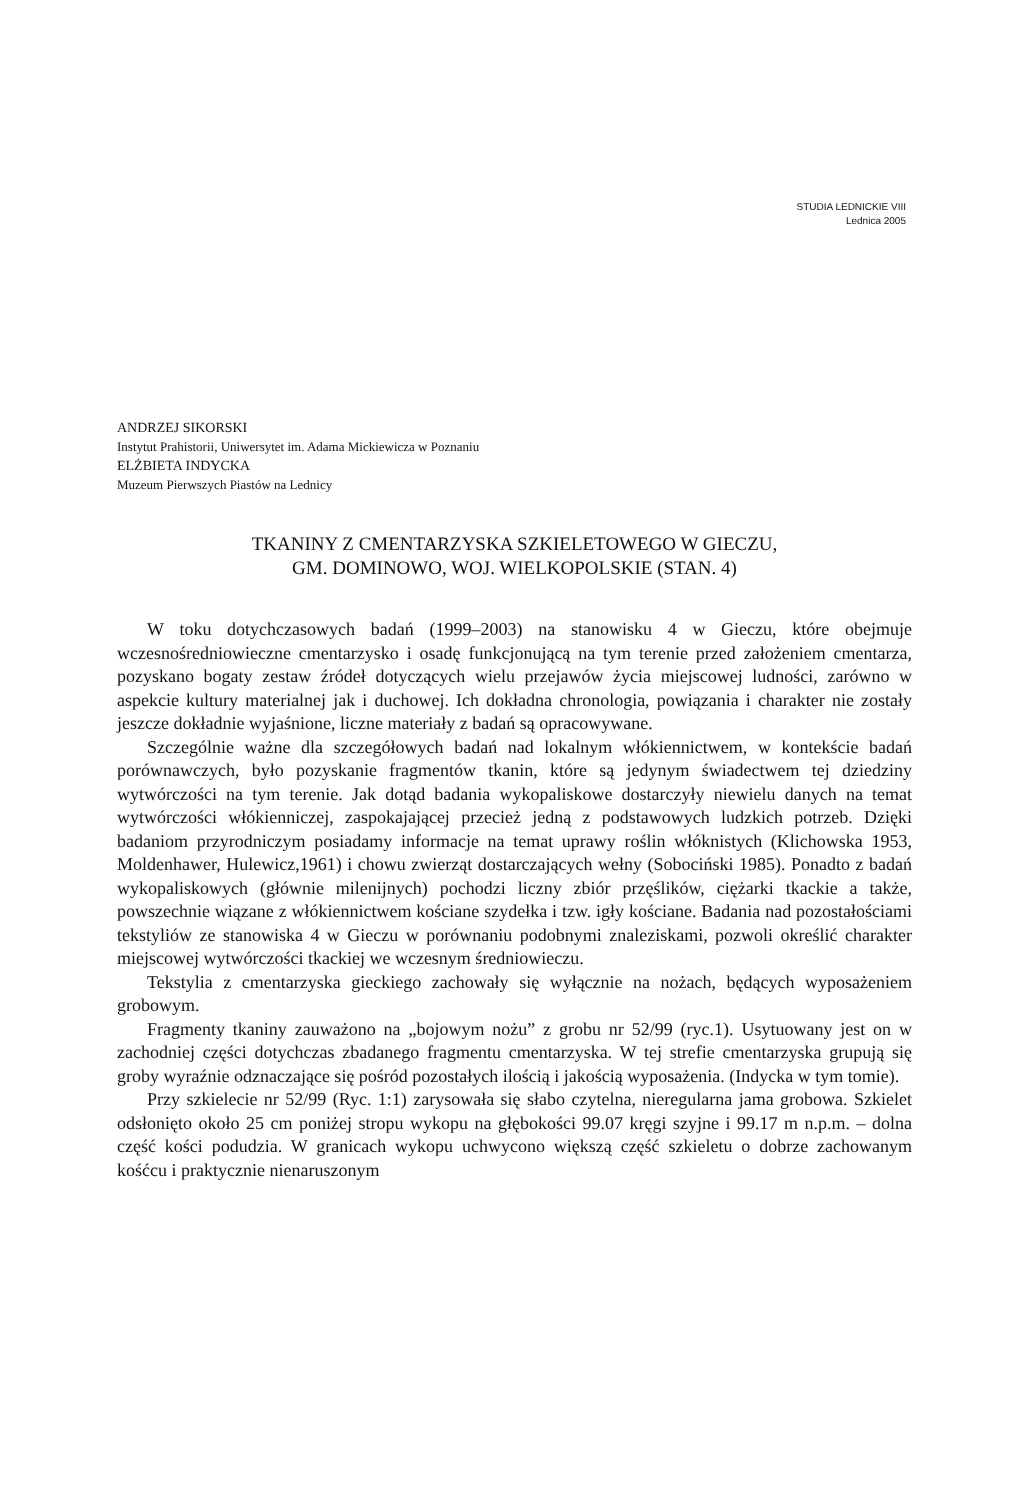STUDIA LEDNICKIE VIII
Lednica 2005
ANDRZEJ SIKORSKI
Instytut Prahistorii, Uniwersytet im. Adama Mickiewicza w Poznaniu
ELŻBIETA INDYCKA
Muzeum Pierwszych Piastów na Lednicy
TKANINY Z CMENTARZYSKA SZKIELETOWEGO W GIECZU,
GM. DOMINOWO, WOJ. WIELKOPOLSKIE (STAN. 4)
W toku dotychczasowych badań (1999–2003) na stanowisku 4 w Gieczu, które obejmuje wczesnośredniowieczne cmentarzysko i osadę funkcjonującą na tym terenie przed założeniem cmentarza, pozyskano bogaty zestaw źródeł dotyczących wielu przejawów życia miejscowej ludności, zarówno w aspekcie kultury materialnej jak i duchowej. Ich dokładna chronologia, powiązania i charakter nie zostały jeszcze dokładnie wyjaśnione, liczne materiały z badań są opracowywane.
Szczególnie ważne dla szczegółowych badań nad lokalnym włókiennictwem, w kontekście badań porównawczych, było pozyskanie fragmentów tkanin, które są jedynym świadectwem tej dziedziny wytwórczości na tym terenie. Jak dotąd badania wykopaliskowe dostarczyły niewielu danych na temat wytwórczości włókienniczej, zaspokajającej przecież jedną z podstawowych ludzkich potrzeb. Dzięki badaniom przyrodniczym posiadamy informacje na temat uprawy roślin włóknistych (Klichowska 1953, Moldenhawer, Hulewicz,1961) i chowu zwierząt dostarczających wełny (Sobociński 1985). Ponadto z badań wykopaliskowych (głównie milenijnych) pochodzi liczny zbiór przęślików, ciężarki tkackie a także, powszechnie wiązane z włókiennictwem kościane szydełka i tzw. igły kościane. Badania nad pozostałościami tekstyliów ze stanowiska 4 w Gieczu w porównaniu podobnymi znaleziskami, pozwoli określić charakter miejscowej wytwórczości tkackiej we wczesnym średniowieczu.
Tekstylia z cmentarzyska gieckiego zachowały się wyłącznie na nożach, będących wyposażeniem grobowym.
Fragmenty tkaniny zauważono na „bojowym nożu” z grobu nr 52/99 (ryc.1). Usytuowany jest on w zachodniej części dotychczas zbadanego fragmentu cmentarzyska. W tej strefie cmentarzyska grupują się groby wyraźnie odznaczające się pośród pozostałych ilością i jakością wyposażenia. (Indycka w tym tomie).
Przy szkielecie nr 52/99 (Ryc. 1:1) zarysowała się słabo czytelna, nieregularna jama grobowa. Szkielet odsłonięto około 25 cm poniżej stropu wykopu na głębokości 99.07 kręgi szyjne i 99.17 m n.p.m. – dolna część kości podudzia. W granicach wykopu uchwycono większą część szkieletu o dobrze zachowanym kośćcu i praktycznie nienaruszonym